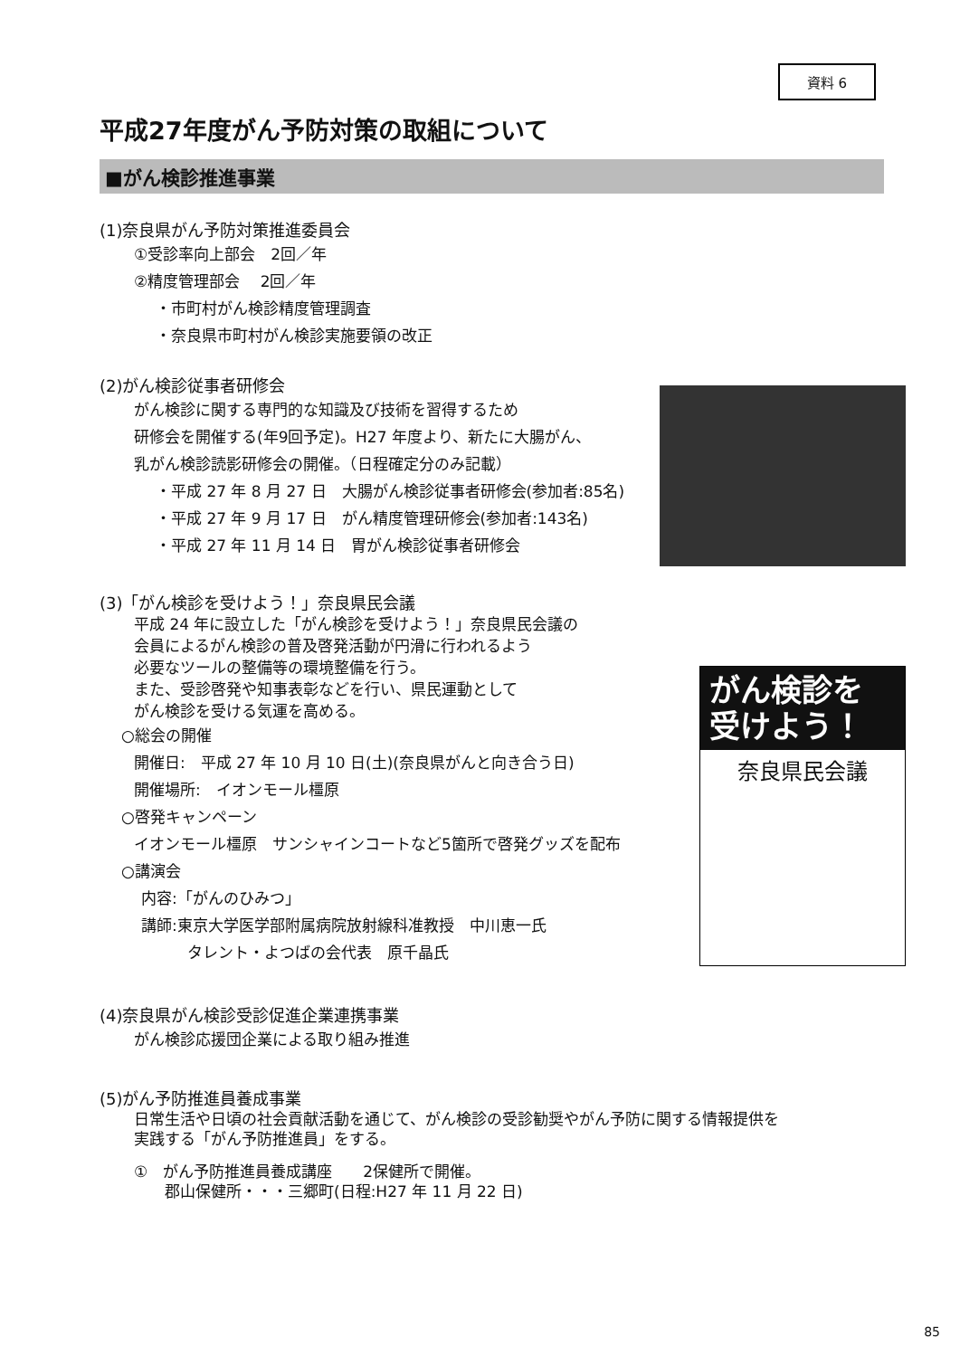資料 6
平成27年度がん予防対策の取組について
■がん検診推進事業
(1)奈良県がん予防対策推進委員会
①受診率向上部会　2回／年
②精度管理部会　 2回／年
・市町村がん検診精度管理調査
・奈良県市町村がん検診実施要領の改正
(2)がん検診従事者研修会
がん検診に関する専門的な知識及び技術を習得するため
研修会を開催する(年9回予定)。H27 年度より、新たに大腸がん、
乳がん検診読影研修会の開催。（日程確定分のみ記載）
・平成 27 年 8 月 27 日　大腸がん検診従事者研修会(参加者:85名)
・平成 27 年 9 月 17 日　がん精度管理研修会(参加者:143名)
・平成 27 年 11 月 14 日　胃がん検診従事者研修会
(3)「がん検診を受けよう！」奈良県民会議
平成 24 年に設立した「がん検診を受けよう！」奈良県民会議の
会員によるがん検診の普及啓発活動が円滑に行われるよう
必要なツールの整備等の環境整備を行う。
また、受診啓発や知事表彰などを行い、県民運動として
がん検診を受ける気運を高める。
○総会の開催
開催日:　平成 27 年 10 月 10 日(土)(奈良県がんと向き合う日)
開催場所:　イオンモール橿原
○啓発キャンペーン
イオンモール橿原　サンシャインコートなど5箇所で啓発グッズを配布
○講演会
内容:「がんのひみつ」
講師:東京大学医学部附属病院放射線科准教授　中川恵一氏
　　　タレント・よつばの会代表　原千晶氏
がん検診を
受けよう！
奈良県民会議
(4)奈良県がん検診受診促進企業連携事業
がん検診応援団企業による取り組み推進
(5)がん予防推進員養成事業
日常生活や日頃の社会貢献活動を通じて、がん検診の受診勧奨やがん予防に関する情報提供を
実践する「がん予防推進員」をする。
①　がん予防推進員養成講座　　2保健所で開催。
　　郡山保健所・・・三郷町(日程:H27 年 11 月 22 日)
85